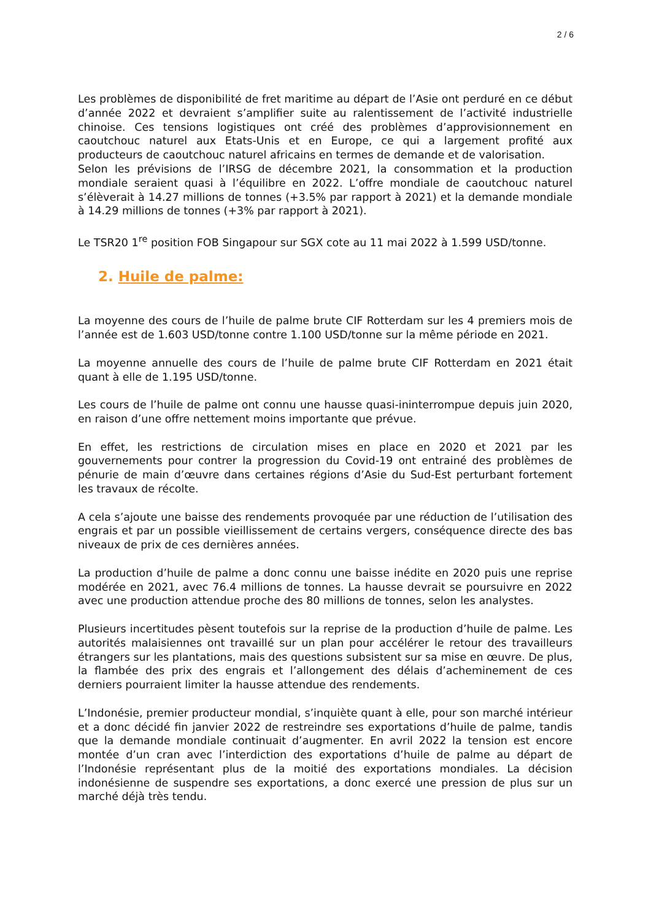2 / 6
Les problèmes de disponibilité de fret maritime au départ de l’Asie ont perduré en ce début d’année 2022 et devraient s’amplifier suite au ralentissement de l’activité industrielle chinoise. Ces tensions logistiques ont créé des problèmes d’approvisionnement en caoutchouc naturel aux Etats-Unis et en Europe, ce qui a largement profité aux producteurs de caoutchouc naturel africains en termes de demande et de valorisation.
Selon les prévisions de l’IRSG de décembre 2021, la consommation et la production mondiale seraient quasi à l’équilibre en 2022. L’offre mondiale de caoutchouc naturel s’élèverait à 14.27 millions de tonnes (+3.5% par rapport à 2021) et la demande mondiale à 14.29 millions de tonnes (+3% par rapport à 2021).
Le TSR20 1<sup>re</sup> position FOB Singapour sur SGX cote au 11 mai 2022 à 1.599 USD/tonne.
2. Huile de palme:
La moyenne des cours de l’huile de palme brute CIF Rotterdam sur les 4 premiers mois de l’année est de 1.603 USD/tonne contre 1.100 USD/tonne sur la même période en 2021.
La moyenne annuelle des cours de l’huile de palme brute CIF Rotterdam en 2021 était quant à elle de 1.195 USD/tonne.
Les cours de l’huile de palme ont connu une hausse quasi-ininterrompue depuis juin 2020, en raison d’une offre nettement moins importante que prévue.
En effet, les restrictions de circulation mises en place en 2020 et 2021 par les gouvernements pour contrer la progression du Covid-19 ont entrainé des problèmes de pénurie de main d’œuvre dans certaines régions d’Asie du Sud-Est perturbant fortement les travaux de récolte.
A cela s’ajoute une baisse des rendements provoquée par une réduction de l’utilisation des engrais et par un possible vieillissement de certains vergers, conséquence directe des bas niveaux de prix de ces dernières années.
La production d’huile de palme a donc connu une baisse inédite en 2020 puis une reprise modérée en 2021, avec 76.4 millions de tonnes. La hausse devrait se poursuivre en 2022 avec une production attendue proche des 80 millions de tonnes, selon les analystes.
Plusieurs incertitudes pèsent toutefois sur la reprise de la production d’huile de palme. Les autorités malaisiennes ont travaillé sur un plan pour accélérer le retour des travailleurs étrangers sur les plantations, mais des questions subsistent sur sa mise en œuvre. De plus, la flambée des prix des engrais et l’allongement des délais d’acheminement de ces derniers pourraient limiter la hausse attendue des rendements.
L’Indonésie, premier producteur mondial, s’inquiète quant à elle, pour son marché intérieur et a donc décidé fin janvier 2022 de restreindre ses exportations d’huile de palme, tandis que la demande mondiale continuait d’augmenter. En avril 2022 la tension est encore montée d’un cran avec l’interdiction des exportations d’huile de palme au départ de l’Indonésie représentant plus de la moitié des exportations mondiales. La décision indonésienne de suspendre ses exportations, a donc exercé une pression de plus sur un marché déjà très tendu.